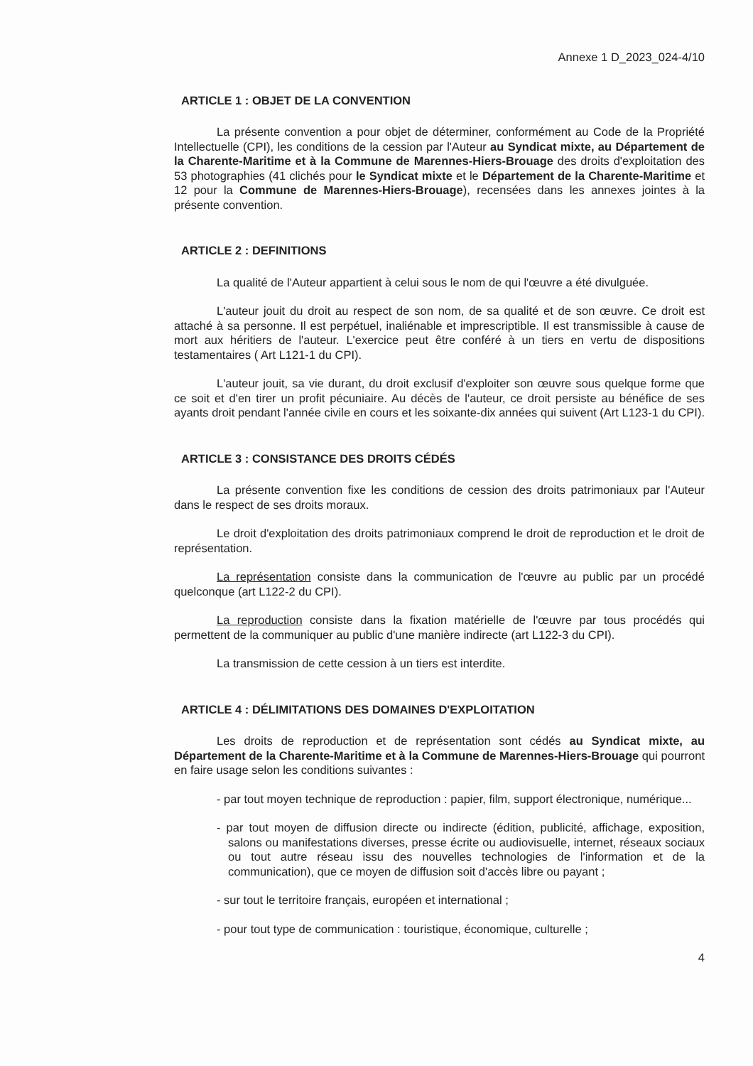Annexe 1 D_2023_024-4/10
ARTICLE 1 : OBJET DE LA CONVENTION
La présente convention a pour objet de déterminer, conformément au Code de la Propriété Intellectuelle (CPI), les conditions de la cession par l'Auteur au Syndicat mixte, au Département de la Charente-Maritime et à la Commune de Marennes-Hiers-Brouage des droits d'exploitation des 53 photographies (41 clichés pour le Syndicat mixte et le Département de la Charente-Maritime et 12 pour la Commune de Marennes-Hiers-Brouage), recensées dans les annexes jointes à la présente convention.
ARTICLE 2 : DEFINITIONS
La qualité de l'Auteur appartient à celui sous le nom de qui l'œuvre a été divulguée.
L'auteur jouit du droit au respect de son nom, de sa qualité et de son œuvre. Ce droit est attaché à sa personne. Il est perpétuel, inaliénable et imprescriptible. Il est transmissible à cause de mort aux héritiers de l'auteur. L'exercice peut être conféré à un tiers en vertu de dispositions testamentaires ( Art L121-1 du CPI).
L'auteur jouit, sa vie durant, du droit exclusif d'exploiter son œuvre sous quelque forme que ce soit et d'en tirer un profit pécuniaire. Au décès de l'auteur, ce droit persiste au bénéfice de ses ayants droit pendant l'année civile en cours et les soixante-dix années qui suivent (Art L123-1 du CPI).
ARTICLE 3 : CONSISTANCE DES DROITS CÉDÉS
La présente convention fixe les conditions de cession des droits patrimoniaux par l'Auteur dans le respect de ses droits moraux.
Le droit d'exploitation des droits patrimoniaux comprend le droit de reproduction et le droit de représentation.
La représentation consiste dans la communication de l'œuvre au public par un procédé quelconque (art L122-2 du CPI).
La reproduction consiste dans la fixation matérielle de l'œuvre par tous procédés qui permettent de la communiquer au public d'une manière indirecte (art L122-3 du CPI).
La transmission de cette cession à un tiers est interdite.
ARTICLE 4 : DÉLIMITATIONS DES DOMAINES D'EXPLOITATION
Les droits de reproduction et de représentation sont cédés au Syndicat mixte, au Département de la Charente-Maritime et à la Commune de Marennes-Hiers-Brouage qui pourront en faire usage selon les conditions suivantes :
- par tout moyen technique de reproduction : papier, film, support électronique, numérique...
- par tout moyen de diffusion directe ou indirecte (édition, publicité, affichage, exposition, salons ou manifestations diverses, presse écrite ou audiovisuelle, internet, réseaux sociaux ou tout autre réseau issu des nouvelles technologies de l'information et de la communication), que ce moyen de diffusion soit d'accès libre ou payant ;
- sur tout le territoire français, européen et international ;
- pour tout type de communication : touristique, économique, culturelle ;
4